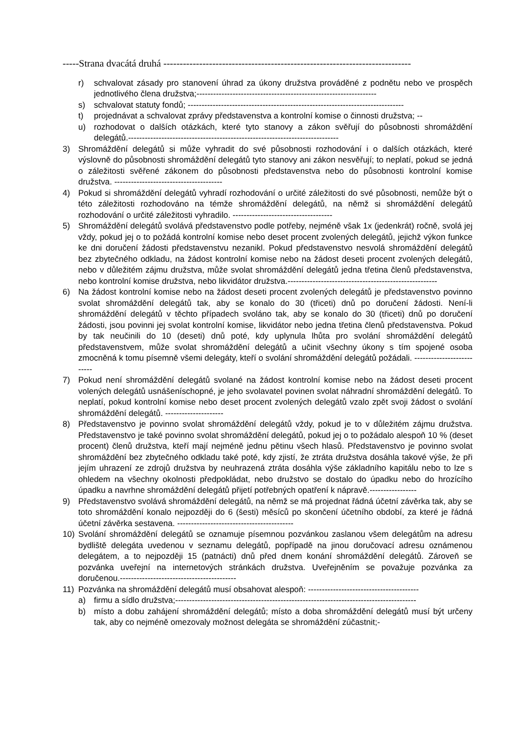-----Strana dvacátá druhá ----------------------------------------------------------------------------
r) schvalovat zásady pro stanovení úhrad za úkony družstva prováděné z podnětu nebo ve prospěch jednotlivého člena družstva;-----------------------------------------------------------------
s) schvalovat statuty fondů; ------------------------------------------------------------------------------
t) projednávat a schvalovat zprávy představenstva a kontrolní komise o činnosti družstva; --
u) rozhodovat o dalších otázkách, které tyto stanovy a zákon svěřují do působnosti shromáždění delegátů.----------------------------------------------------------------------------
3) Shromáždění delegátů si může vyhradit do své působnosti rozhodování i o dalších otázkách, které výslovně do působnosti shromáždění delegátů tyto stanovy ani zákon nesvěřují; to neplatí, pokud se jedná o záležitosti svěřené zákonem do působnosti představenstva nebo do působnosti kontrolní komise družstva. ---------------------------------------
4) Pokud si shromáždění delegátů vyhradí rozhodování o určité záležitosti do své působnosti, nemůže být o této záležitosti rozhodováno na témže shromáždění delegátů, na němž si shromáždění delegátů rozhodování o určité záležitosti vyhradilo. ------------------------------------
5) Shromáždění delegátů svolává představenstvo podle potřeby, nejméně však 1x (jedenkrát) ročně, svolá jej vždy, pokud jej o to požádá kontrolní komise nebo deset procent zvolených delegátů, jejichž výkon funkce ke dni doručení žádosti představenstvu nezanikl. Pokud představenstvo nesvolá shromáždění delegátů bez zbytečného odkladu, na žádost kontrolní komise nebo na žádost deseti procent zvolených delegátů, nebo v důležitém zájmu družstva, může svolat shromáždění delegátů jedna třetina členů představenstva, nebo kontrolní komise družstva, nebo likvidátor družstva.------------------------------------------------------
6) Na žádost kontrolní komise nebo na žádost deseti procent zvolených delegátů je představenstvo povinno svolat shromáždění delegátů tak, aby se konalo do 30 (třiceti) dnů po doručení žádosti. Není-li shromáždění delegátů v těchto případech svoláno tak, aby se konalo do 30 (třiceti) dnů po doručení žádosti, jsou povinni jej svolat kontrolní komise, likvidátor nebo jedna třetina členů představenstva. Pokud by tak neučinili do 10 (deseti) dnů poté, kdy uplynula lhůta pro svolání shromáždění delegátů představenstvem, může svolat shromáždění delegátů a učinit všechny úkony s tím spojené osoba zmocněná k tomu písemně všemi delegáty, kteří o svolání shromáždění delegátů požádali. --------------------------
7) Pokud není shromáždění delegátů svolané na žádost kontrolní komise nebo na žádost deseti procent volených delegátů usnášeníschopné, je jeho svolavatel povinen svolat náhradní shromáždění delegátů. To neplatí, pokud kontrolní komise nebo deset procent zvolených delegátů vzalo zpět svoji žádost o svolání shromáždění delegátů. ---------------------
8) Představenstvo je povinno svolat shromáždění delegátů vždy, pokud je to v důležitém zájmu družstva. Představenstvo je také povinno svolat shromáždění delegátů, pokud jej o to požádalo alespoň 10 % (deset procent) členů družstva, kteří mají nejméně jednu pětinu všech hlasů. Představenstvo je povinno svolat shromáždění bez zbytečného odkladu také poté, kdy zjistí, že ztráta družstva dosáhla takové výše, že při jejím uhrazení ze zdrojů družstva by neuhrazená ztráta dosáhla výše základního kapitálu nebo to lze s ohledem na všechny okolnosti předpokládat, nebo družstvo se dostalo do úpadku nebo do hrozícího úpadku a navrhne shromáždění delegátů přijetí potřebných opatření k nápravě.-----------------
9) Představenstvo svolává shromáždění delegátů, na němž se má projednat řádná účetní závěrka tak, aby se toto shromáždění konalo nejpozději do 6 (šesti) měsíců po skončení účetního období, za které je řádná účetní závěrka sestavena. ------------------------------------------
10) Svolání shromáždění delegátů se oznamuje písemnou pozvánkou zaslanou všem delegátům na adresu bydliště delegáta uvedenou v seznamu delegátů, popřípadě na jinou doručovací adresu oznámenou delegátem, a to nejpozději 15 (patnácti) dnů před dnem konání shromáždění delegátů. Zároveň se pozvánka uveřejní na internetových stránkách družstva. Uveřejněním se považuje pozvánka za doručenou.------------------------------------------
11) Pozvánka na shromáždění delegátů musí obsahovat alespoň: ----------------------------------------
a) firmu a sídlo družstva;---------------------------------------------------------------------------------------
b) místo a dobu zahájení shromáždění delegátů; místo a doba shromáždění delegátů musí být určeny tak, aby co nejméně omezovaly možnost delegáta se shromáždění zúčastnit;-